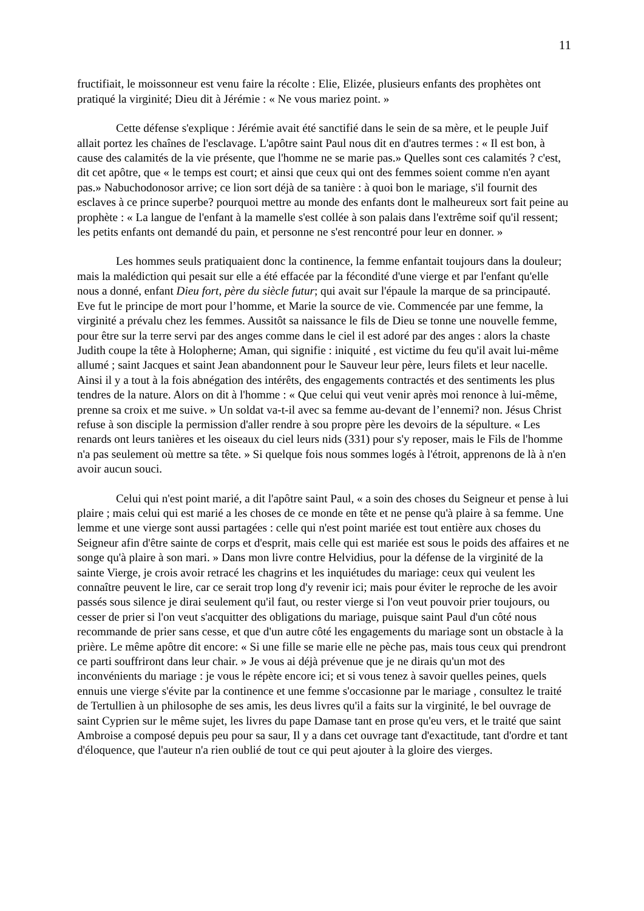11
fructifiait, le moissonneur est venu faire la récolte : Elie, Elizée, plusieurs enfants des prophètes ont pratiqué la virginité; Dieu dit à Jérémie : « Ne vous mariez point. »
Cette défense s'explique : Jérémie avait été sanctifié dans le sein de sa mère, et le peuple Juif allait portez les chaînes de l'esclavage. L'apôtre saint Paul nous dit en d'autres termes : « Il est bon, à cause des calamités de la vie présente, que l'homme ne se marie pas.» Quelles sont ces calamités ? c'est, dit cet apôtre, que « le temps est court; et ainsi que ceux qui ont des femmes soient comme n'en ayant pas.» Nabuchodonosor arrive; ce lion sort déjà de sa tanière : à quoi bon le mariage, s'il fournit des esclaves à ce prince superbe? pourquoi mettre au monde des enfants dont le malheureux sort fait peine au prophète : « La langue de l'enfant à la mamelle s'est collée à son palais dans l'extrême soif qu'il ressent; les petits enfants ont demandé du pain, et personne ne s'est rencontré pour leur en donner. »
Les hommes seuls pratiquaient donc la continence, la femme enfantait toujours dans la douleur; mais la malédiction qui pesait sur elle a été effacée par la fécondité d'une vierge et par l'enfant qu'elle nous a donné, enfant Dieu fort, père du siècle futur; qui avait sur l'épaule la marque de sa principauté. Eve fut le principe de mort pour l’homme, et Marie la source de vie. Commencée par une femme, la virginité a prévalu chez les femmes. Aussitôt sa naissance le fils de Dieu se tonne une nouvelle femme, pour être sur la terre servi par des anges comme dans le ciel il est adoré par des anges : alors la chaste Judith coupe la tête à Holopherne; Aman, qui signifie : iniquité , est victime du feu qu'il avait lui-même allumé ; saint Jacques et saint Jean abandonnent pour le Sauveur leur père, leurs filets et leur nacelle. Ainsi il y a tout à la fois abnégation des intérêts, des engagements contractés et des sentiments les plus tendres de la nature. Alors on dit à l'homme : « Que celui qui veut venir après moi renonce à lui-même, prenne sa croix et me suive. » Un soldat va-t-il avec sa femme au-devant de l’ennemi? non. Jésus Christ refuse à son disciple la permission d'aller rendre à sou propre père les devoirs de la sépulture. « Les renards ont leurs tanières et les oiseaux du ciel leurs nids (331) pour s'y reposer, mais le Fils de l'homme n'a pas seulement où mettre sa tête. » Si quelque fois nous sommes logés à l'étroit, apprenons de là à n'en avoir aucun souci.
Celui qui n'est point marié, a dit l'apôtre saint Paul, « a soin des choses du Seigneur et pense à lui plaire ; mais celui qui est marié a les choses de ce monde en tête et ne pense qu'à plaire à sa femme. Une lemme et une vierge sont aussi partagées : celle qui n'est point mariée est tout entière aux choses du Seigneur afin d'être sainte de corps et d'esprit, mais celle qui est mariée est sous le poids des affaires et ne songe qu'à plaire à son mari. » Dans mon livre contre Helvidius, pour la défense de la virginité de la sainte Vierge, je crois avoir retracé les chagrins et les inquiétudes du mariage: ceux qui veulent les connaître peuvent le lire, car ce serait trop long d'y revenir ici; mais pour éviter le reproche de les avoir passés sous silence je dirai seulement qu'il faut, ou rester vierge si l'on veut pouvoir prier toujours, ou cesser de prier si l'on veut s'acquitter des obligations du mariage, puisque saint Paul d'un côté nous recommande de prier sans cesse, et que d'un autre côté les engagements du mariage sont un obstacle à la prière. Le même apôtre dit encore: « Si une fille se marie elle ne pèche pas, mais tous ceux qui prendront ce parti souffriront dans leur chair. » Je vous ai déjà prévenue que je ne dirais qu'un mot des inconvénients du mariage : je vous le répète encore ici; et si vous tenez à savoir quelles peines, quels ennuis une vierge s'évite par la continence et une femme s'occasionne par le mariage , consultez le traité de Tertullien à un philosophe de ses amis, les deus livres qu'il a faits sur la virginité, le bel ouvrage de saint Cyprien sur le même sujet, les livres du pape Damase tant en prose qu'eu vers, et le traité que saint Ambroise a composé depuis peu pour sa saur, Il y a dans cet ouvrage tant d'exactitude, tant d'ordre et tant d'éloquence, que l'auteur n'a rien oublié de tout ce qui peut ajouter à la gloire des vierges.